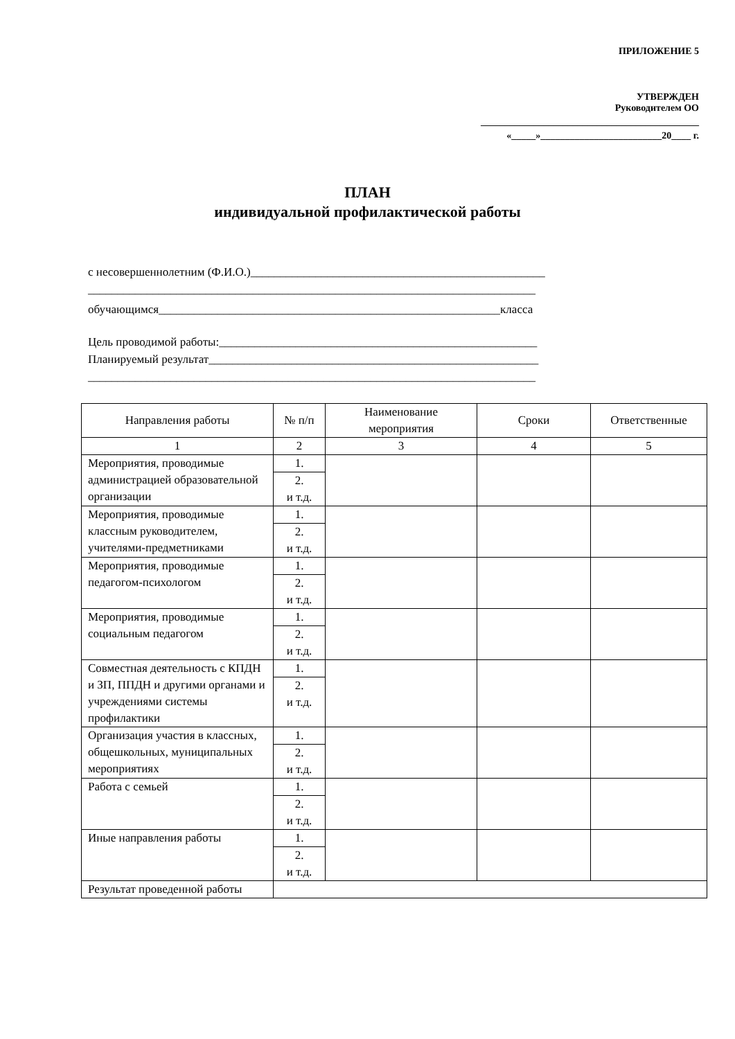ПРИЛОЖЕНИЕ 5
УТВЕРЖДЕН
Руководителем ОО
_____________________________________________
«_____»_________________________20____ г.
ПЛАН
индивидуальной профилактической работы
с несовершеннолетним (Ф.И.О.)__________________________________________________
____________________________________________________________________________
обучающимся__________________________________________________________класса
Цель проводимой работы:______________________________________________________
Планируемый результат________________________________________________________
____________________________________________________________________________
| Направления работы | № п/п | Наименование мероприятия | Сроки | Ответственные |
| --- | --- | --- | --- | --- |
| 1 | 2 | 3 | 4 | 5 |
| Мероприятия, проводимые администрацией образовательной организации | 1. 2. и т.д. | | | |
| Мероприятия, проводимые классным руководителем, учителями-предметниками | 1. 2. и т.д. | | | |
| Мероприятия, проводимые педагогом-психологом | 1. 2. и т.д. | | | |
| Мероприятия, проводимые социальным педагогом | 1. 2. и т.д. | | | |
| Совместная деятельность с КПДН и ЗП, ППДН и другими органами и учреждениями системы профилактики | 1. 2. и т.д. | | | |
| Организация участия в классных, общешкольных, муниципальных мероприятиях | 1. 2. и т.д. | | | |
| Работа с семьей | 1. 2. и т.д. | | | |
| Иные направления работы | 1. 2. и т.д. | | | |
| Результат проведенной работы | | | | |